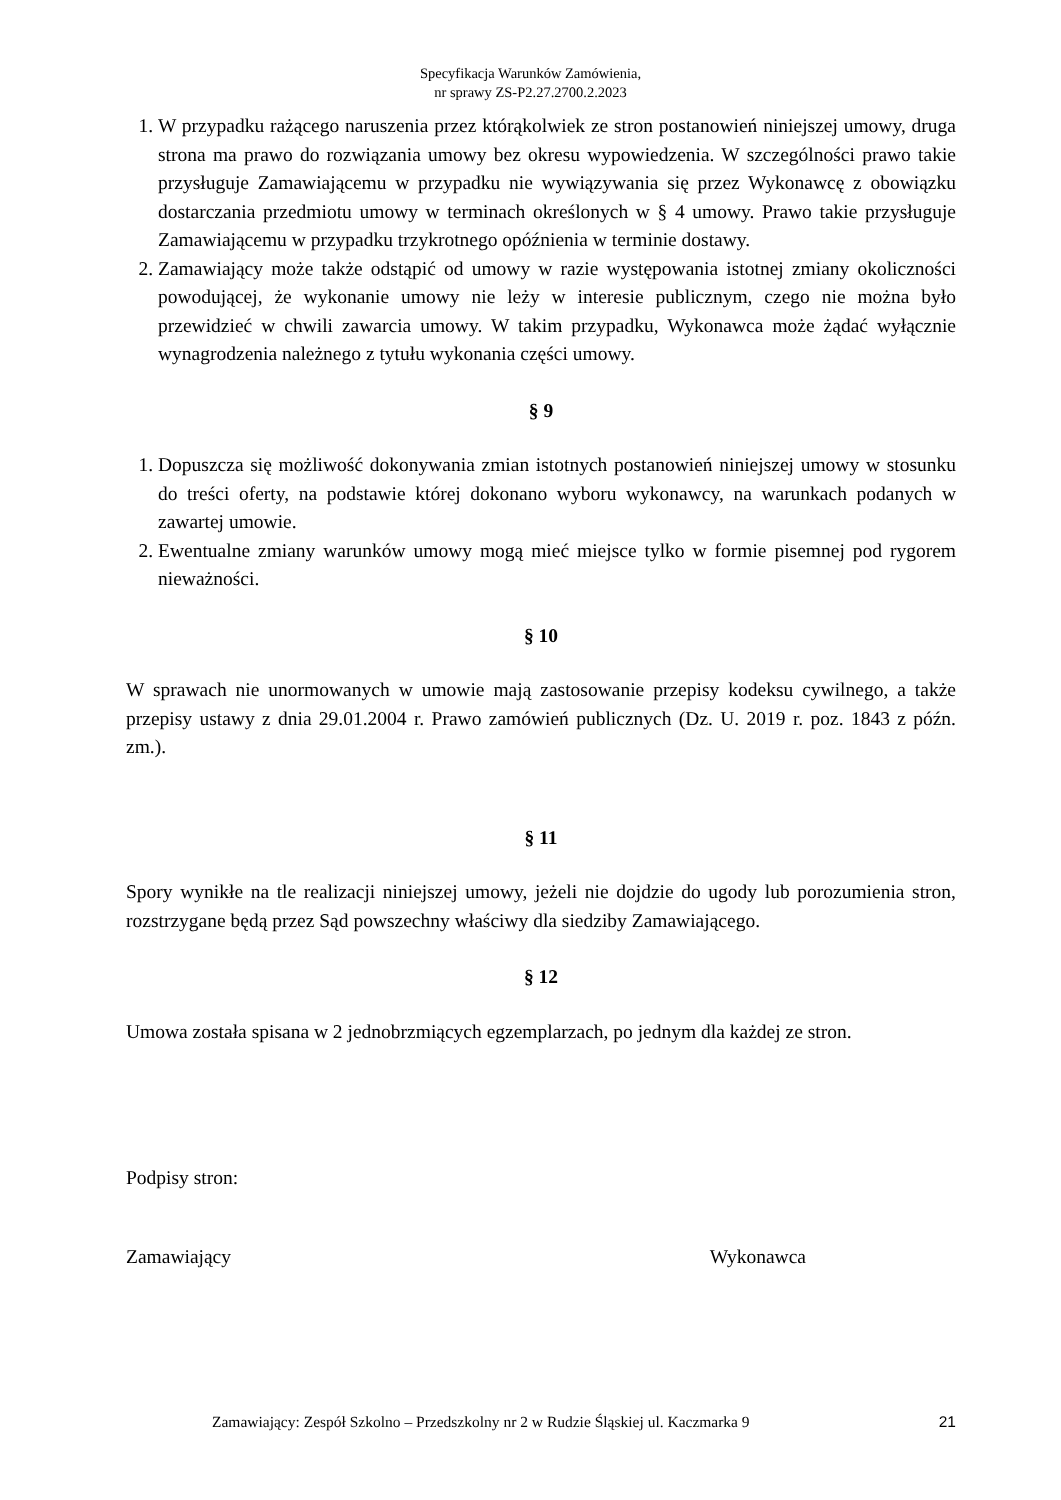Specyfikacja Warunków Zamówienia,
nr sprawy ZS-P2.27.2700.2.2023
1. W przypadku rażącego naruszenia przez którąkolwiek ze stron postanowień niniejszej umowy, druga strona ma prawo do rozwiązania umowy bez okresu wypowiedzenia. W szczególności prawo takie przysługuje Zamawiającemu w przypadku nie wywiązywania się przez Wykonawcę z obowiązku dostarczania przedmiotu umowy w terminach określonych w § 4 umowy. Prawo takie przysługuje Zamawiającemu w przypadku trzykrotnego opóźnienia w terminie dostawy.
2. Zamawiający może także odstąpić od umowy w razie występowania istotnej zmiany okoliczności powodującej, że wykonanie umowy nie leży w interesie publicznym, czego nie można było przewidzieć w chwili zawarcia umowy. W takim przypadku, Wykonawca może żądać wyłącznie wynagrodzenia należnego z tytułu wykonania części umowy.
§ 9
1. Dopuszcza się możliwość dokonywania zmian istotnych postanowień niniejszej umowy w stosunku do treści oferty, na podstawie której dokonano wyboru wykonawcy, na warunkach podanych w zawartej umowie.
2. Ewentualne zmiany warunków umowy mogą mieć miejsce tylko w formie pisemnej pod rygorem nieważności.
§ 10
W sprawach nie unormowanych w umowie mają zastosowanie przepisy kodeksu cywilnego, a także przepisy ustawy z dnia 29.01.2004 r. Prawo zamówień publicznych (Dz. U. 2019 r. poz. 1843 z późn. zm.).
§ 11
Spory wynikłe na tle realizacji niniejszej umowy, jeżeli nie dojdzie do ugody lub porozumienia stron, rozstrzygane będą przez Sąd powszechny właściwy dla siedziby Zamawiającego.
§ 12
Umowa została spisana w 2 jednobrzmiących egzemplarzach, po jednym dla każdej ze stron.
Podpisy stron:
Zamawiający Wykonawca
Zamawiający: Zespół Szkolno – Przedszkolny nr 2 w Rudzie Śląskiej ul. Kaczmarka 9 21